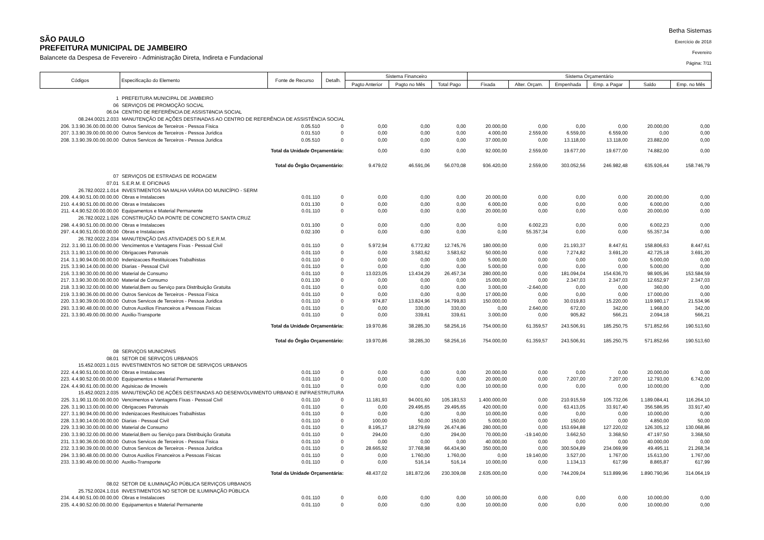SÃO PAULO
PREFEITURA MUNICIPAL DE JAMBEIRO
Balancete da Despesa de Fevereiro - Administração Direta, Indireta e Fundacional
Betha Sistemas
Exercício de 2018
Fevereiro
Página: 7/11
| Códigos | Especificação do Elemento | Fonte de Recurso | Detalh. | Sistema Financeiro | | | Sistema Orçamentário | | | | | |
| --- | --- | --- | --- | --- | --- | --- | --- | --- | --- | --- | --- | --- |
| | | | | Pagto Anterior | Pagto no Mês | Total Pago | Fixada | Alter. Orçam. | Empenhada | Emp. a Pagar | Saldo | Emp. no Mês |
| 1 | PREFEITURA MUNICIPAL DE JAMBEIRO | | | | | | | | | | | |
| 06 | SERVIÇOS DE PROMOÇÃO SOCIAL | | | | | | | | | | | |
| 06.04 | CENTRO DE REFERÊNCIA DE ASSISTêNCIA SOCIAL | | | | | | | | | | | |
| 08.244.0021.2.033 | MANUTENÇÃO DE AÇÕES DESTINADAS AO CENTRO DE REFERÊNCIA DE ASSISTÊNCIA SOCIAL | | | | | | | | | | | |
| 206. 3.3.90.36.00.00.00.00 | Outros Servicos de Terceiros - Pessoa Fisica | 0.05.510 | 0 | 0,00 | 0,00 | 0,00 | 20.000,00 | 0,00 | 0,00 | 0,00 | 20.000,00 | 0,00 |
| 207. 3.3.90.39.00.00.00.00 | Outros Servicos de Terceiros - Pessoa Juridica | 0.01.510 | 0 | 0,00 | 0,00 | 0,00 | 4.000,00 | 2.559,00 | 6.559,00 | 6.559,00 | 0,00 | 0,00 |
| 208. 3.3.90.39.00.00.00.00 | Outros Servicos de Terceiros - Pessoa Juridica | 0.05.510 | 0 | 0,00 | 0,00 | 0,00 | 37.000,00 | 0,00 | 13.118,00 | 13.118,00 | 23.882,00 | 0,00 |
| | Total da Unidade Orçamentária: | | | 0,00 | 0,00 | 0,00 | 92.000,00 | 2.559,00 | 19.677,00 | 19.677,00 | 74.882,00 | 0,00 |
| | Total do Órgão Orçamentário: | | | 9.479,02 | 46.591,06 | 56.070,08 | 936.420,00 | 2.559,00 | 303.052,56 | 246.982,48 | 635.926,44 | 158.746,79 |
| 07 | SERVIÇOS DE ESTRADAS DE RODAGEM | | | | | | | | | | | |
| 07.01 | S.E.R.M. E OFICINAS | | | | | | | | | | | |
| 26.782.0022.1.014 | INVESTIMENTOS NA MALHA VIÁRIA DO MUNICÍPIO - SERM | | | | | | | | | | | |
| 209. 4.4.90.51.00.00.00.00 | Obras e Instalacoes | 0.01.110 | 0 | 0,00 | 0,00 | 0,00 | 20.000,00 | 0,00 | 0,00 | 0,00 | 20.000,00 | 0,00 |
| 210. 4.4.90.51.00.00.00.00 | Obras e Instalacoes | 0.01.130 | 0 | 0,00 | 0,00 | 0,00 | 6.000,00 | 0,00 | 0,00 | 0,00 | 6.000,00 | 0,00 |
| 211. 4.4.90.52.00.00.00.00 | Equipamentos e Material Permanente | 0.01.110 | 0 | 0,00 | 0,00 | 0,00 | 20.000,00 | 0,00 | 0,00 | 0,00 | 20.000,00 | 0,00 |
| 26.782.0022.1.026 | CONSTRUÇÃO DA PONTE DE CONCRETO SANTA CRUZ | | | | | | | | | | | |
| 298. 4.4.90.51.00.00.00.00 | Obras e Instalacoes | 0.01.100 | 0 | 0,00 | 0,00 | 0,00 | 0,00 | 6.002,23 | 0,00 | 0,00 | 6.002,23 | 0,00 |
| 297. 4.4.90.51.00.00.00.00 | Obras e Instalacoes | 0.02.100 | 0 | 0,00 | 0,00 | 0,00 | 0,00 | 55.357,34 | 0,00 | 0,00 | 55.357,34 | 0,00 |
| 26.782.0022.2.034 | MANUTENÇÃO DAS ATIVIDADES DO S.E.R.M. | | | | | | | | | | | |
| 212. 3.1.90.11.00.00.00.00 | Vencimentos e Vantagens Fixas - Pessoal Civil | 0.01.110 | 0 | 5.972,94 | 6.772,82 | 12.745,76 | 180.000,00 | 0,00 | 21.193,37 | 8.447,61 | 158.806,63 | 8.447,61 |
| 213. 3.1.90.13.00.00.00.00 | Obrigacoes Patronais | 0.01.110 | 0 | 0,00 | 3.583,62 | 3.583,62 | 50.000,00 | 0,00 | 7.274,82 | 3.691,20 | 42.725,18 | 3.691,20 |
| 214. 3.1.90.94.00.00.00.00 | Indenizacoes Restituicoes Trabalhistas | 0.01.110 | 0 | 0,00 | 0,00 | 0,00 | 5.000,00 | 0,00 | 0,00 | 0,00 | 5.000,00 | 0,00 |
| 215. 3.3.90.14.00.00.00.00 | Diarias - Pessoal Civil | 0.01.110 | 0 | 0,00 | 0,00 | 0,00 | 5.000,00 | 0,00 | 0,00 | 0,00 | 5.000,00 | 0,00 |
| 216. 3.3.90.30.00.00.00.00 | Material de Consumo | 0.01.110 | 0 | 13.023,05 | 13.434,29 | 26.457,34 | 280.000,00 | 0,00 | 181.094,04 | 154.636,70 | 98.905,96 | 153.584,59 |
| 217. 3.3.90.30.00.00.00.00 | Material de Consumo | 0.01.130 | 0 | 0,00 | 0,00 | 0,00 | 15.000,00 | 0,00 | 2.347,03 | 2.347,03 | 12.652,97 | 2.347,03 |
| 218. 3.3.90.32.00.00.00.00 | Material,Bem ou Serviço para Distribuição Gratuita | 0.01.110 | 0 | 0,00 | 0,00 | 0,00 | 3.000,00 | -2.640,00 | 0,00 | 0,00 | 360,00 | 0,00 |
| 219. 3.3.90.36.00.00.00.00 | Outros Servicos de Terceiros - Pessoa Fisica | 0.01.110 | 0 | 0,00 | 0,00 | 0,00 | 17.000,00 | 0,00 | 0,00 | 0,00 | 17.000,00 | 0,00 |
| 220. 3.3.90.39.00.00.00.00 | Outros Servicos de Terceiros - Pessoa Juridica | 0.01.110 | 0 | 974,87 | 13.824,96 | 14.799,83 | 150.000,00 | 0,00 | 30.019,83 | 15.220,00 | 119.980,17 | 21.534,96 |
| 293. 3.3.90.48.00.00.00.00 | Outros Auxilios Financeiros a Pessoas Fisicas | 0.01.110 | 0 | 0,00 | 330,00 | 330,00 | 0,00 | 2.640,00 | 672,00 | 342,00 | 1.968,00 | 342,00 |
| 221. 3.3.90.49.00.00.00.00 | Auxilio-Transporte | 0.01.110 | 0 | 0,00 | 339,61 | 339,61 | 3.000,00 | 0,00 | 905,82 | 566,21 | 2.094,18 | 566,21 |
| | Total da Unidade Orçamentária: | | | 19.970,86 | 38.285,30 | 58.256,16 | 754.000,00 | 61.359,57 | 243.506,91 | 185.250,75 | 571.852,66 | 190.513,60 |
| | Total do Órgão Orçamentário: | | | 19.970,86 | 38.285,30 | 58.256,16 | 754.000,00 | 61.359,57 | 243.506,91 | 185.250,75 | 571.852,66 | 190.513,60 |
| 08 | SERVIÇOS MUNICIPAIS | | | | | | | | | | | |
| 08.01 | SETOR DE SERVIÇOS URBANOS | | | | | | | | | | | |
| 15.452.0023.1.015 | INVESTIMENTOS NO SETOR DE SERVIÇOS URBANOS | | | | | | | | | | | |
| 222. 4.4.90.51.00.00.00.00 | Obras e Instalacoes | 0.01.110 | 0 | 0,00 | 0,00 | 0,00 | 20.000,00 | 0,00 | 0,00 | 0,00 | 20.000,00 | 0,00 |
| 223. 4.4.90.52.00.00.00.00 | Equipamentos e Material Permanente | 0.01.110 | 0 | 0,00 | 0,00 | 0,00 | 20.000,00 | 0,00 | 7.207,00 | 7.207,00 | 12.793,00 | 6.742,00 |
| 224. 4.4.90.61.00.00.00.00 | Aquisicao de Imoveis | 0.01.110 | 0 | 0,00 | 0,00 | 0,00 | 10.000,00 | 0,00 | 0,00 | 0,00 | 10.000,00 | 0,00 |
| 15.452.0023.2.035 | MANUTENÇÃO DE AÇÕES DESTINADAS AO DESENVOLVIMENTO URBANO E INFRAESTRUTURA | | | | | | | | | | | |
| 225. 3.1.90.11.00.00.00.00 | Vencimentos e Vantagens Fixas - Pessoal Civil | 0.01.110 | 0 | 11.181,93 | 94.001,60 | 105.183,53 | 1.400.000,00 | 0,00 | 210.915,59 | 105.732,06 | 1.189.084,41 | 116.264,10 |
| 226. 3.1.90.13.00.00.00.00 | Obrigacoes Patronais | 0.01.110 | 0 | 0,00 | 29.495,65 | 29.495,65 | 420.000,00 | 0,00 | 63.413,05 | 33.917,40 | 356.586,95 | 33.917,40 |
| 227. 3.1.90.94.00.00.00.00 | Indenizacoes Restituicoes Trabalhistas | 0.01.110 | 0 | 0,00 | 0,00 | 0,00 | 10.000,00 | 0,00 | 0,00 | 0,00 | 10.000,00 | 0,00 |
| 228. 3.3.90.14.00.00.00.00 | Diarias - Pessoal Civil | 0.01.110 | 0 | 100,00 | 50,00 | 150,00 | 5.000,00 | 0,00 | 150,00 | 0,00 | 4.850,00 | 50,00 |
| 229. 3.3.90.30.00.00.00.00 | Material de Consumo | 0.01.110 | 0 | 8.195,17 | 18.279,69 | 26.474,86 | 280.000,00 | 0,00 | 153.694,88 | 127.220,02 | 126.305,12 | 130.068,86 |
| 230. 3.3.90.32.00.00.00.00 | Material,Bem ou Serviço para Distribuição Gratuita | 0.01.110 | 0 | 294,00 | 0,00 | 294,00 | 70.000,00 | -19.140,00 | 3.662,50 | 3.368,50 | 47.197,50 | 3.368,50 |
| 231. 3.3.90.36.00.00.00.00 | Outros Servicos de Terceiros - Pessoa Fisica | 0.01.110 | 0 | 0,00 | 0,00 | 0,00 | 40.000,00 | 0,00 | 0,00 | 0,00 | 40.000,00 | 0,00 |
| 232. 3.3.90.39.00.00.00.00 | Outros Servicos de Terceiros - Pessoa Juridica | 0.01.110 | 0 | 28.665,92 | 37.768,98 | 66.434,90 | 350.000,00 | 0,00 | 300.504,89 | 234.069,99 | 49.495,11 | 21.268,34 |
| 294. 3.3.90.48.00.00.00.00 | Outros Auxilios Financeiros a Pessoas Fisicas | 0.01.110 | 0 | 0,00 | 1.760,00 | 1.760,00 | 0,00 | 19.140,00 | 3.527,00 | 1.767,00 | 15.613,00 | 1.767,00 |
| 233. 3.3.90.49.00.00.00.00 | Auxilio-Transporte | 0.01.110 | 0 | 0,00 | 516,14 | 516,14 | 10.000,00 | 0,00 | 1.134,13 | 617,99 | 8.865,87 | 617,99 |
| | Total da Unidade Orçamentária: | | | 48.437,02 | 181.872,06 | 230.309,08 | 2.635.000,00 | 0,00 | 744.209,04 | 513.899,96 | 1.890.790,96 | 314.064,19 |
| 08.02 | SETOR DE ILUMINAÇÃO PÚBLICA SERVIÇOS URBANOS | | | | | | | | | | | |
| 25.752.0024.1.016 | INVESTIMENTOS NO SETOR DE ILUMINAÇÃO PÚBLICA | | | | | | | | | | | |
| 234. 4.4.90.51.00.00.00.00 | Obras e Instalacoes | 0.01.110 | 0 | 0,00 | 0,00 | 0,00 | 10.000,00 | 0,00 | 0,00 | 0,00 | 10.000,00 | 0,00 |
| 235. 4.4.90.52.00.00.00.00 | Equipamentos e Material Permanente | 0.01.110 | 0 | 0,00 | 0,00 | 0,00 | 10.000,00 | 0,00 | 0,00 | 0,00 | 10.000,00 | 0,00 |